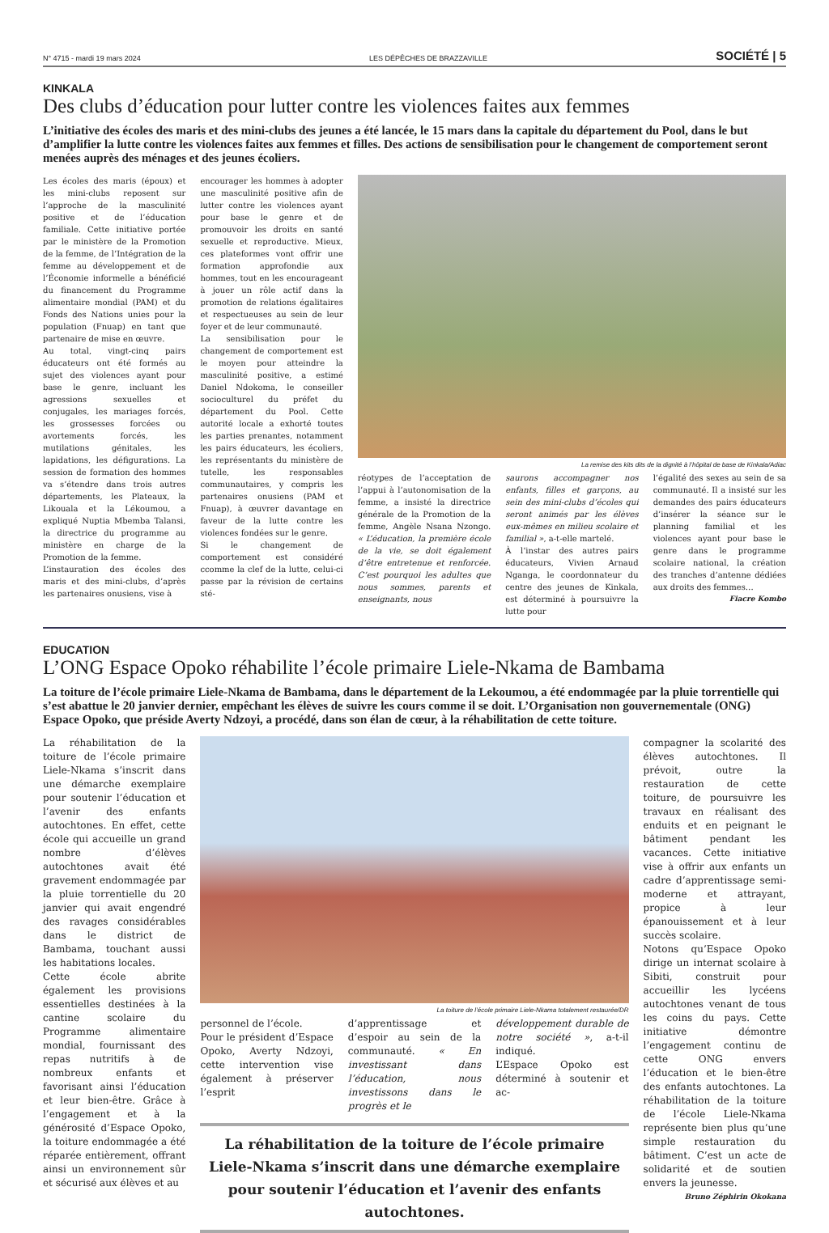N° 4715 - mardi 19 mars 2024 LES DÉPÊCHES DE BRAZZAVILLE SOCIÉTÉ | 5
KINKALA
Des clubs d’éducation pour lutter contre les violences faites aux femmes
L’initiative des écoles des maris et des mini-clubs des jeunes a été lancée, le 15 mars dans la capitale du département du Pool, dans le but d’amplifier la lutte contre les violences faites aux femmes et filles. Des actions de sensibilisation pour le changement de comportement seront menées auprès des ménages et des jeunes écoliers.
Les écoles des maris (époux) et les mini-clubs reposent sur l’approche de la masculinité positive et de l’éducation familiale. Cette initiative portée par le ministère de la Promotion de la femme, de l’Intégration de la femme au développement et de l’Économie informelle a bénéficié du financement du Programme alimentaire mondial (PAM) et du Fonds des Nations unies pour la population (Fnuap) en tant que partenaire de mise en œuvre.
Au total, vingt-cinq pairs éducateurs ont été formés au sujet des violences ayant pour base le genre, incluant les agressions sexuelles et conjugales, les mariages forcés, les grossesses forcées ou avortements forcés, les mutilations génitales, les lapidations, les défigurations. La session de formation des hommes va s’étendre dans trois autres départements, les Plateaux, la Likouala et la Lékoumou, a expliqué Nuptia Mbemba Talansi, la directrice du programme au ministère en charge de la Promotion de la femme.
L’instauration des écoles des maris et des mini-clubs, d’après les partenaires onusiens, vise à
encourager les hommes à adopter une masculinité positive afin de lutter contre les violences ayant pour base le genre et de promouvoir les droits en santé sexuelle et reproductive. Mieux, ces plateformes vont offrir une formation approfondie aux hommes, tout en les encourageant à jouer un rôle actif dans la promotion de relations égalitaires et respectueuses au sein de leur foyer et de leur communauté.
La sensibilisation pour le changement de comportement est le moyen pour atteindre la masculinité positive, a estimé Daniel Ndokoma, le conseiller socioculturel du préfet du département du Pool. Cette autorité locale a exhorté toutes les parties prenantes, notamment les pairs éducateurs, les écoliers, les représentants du ministère de tutelle, les responsables communautaires, y compris les partenaires onusiens (PAM et Fnuap), à œuvrer davantage en faveur de la lutte contre les violences fondées sur le genre.
Si le changement de comportement est considéré ccomme la clef de la lutte, celui-ci passe par la révision de certains sté-
La remise des kits dits de la dignité à l’hôpital de base de Kinkala/Adiac
réotypes de l’acceptation de l’appui à l’autonomisation de la femme, a insisté la directrice générale de la Promotion de la femme, Angèle Nsana Nzongo. « L’éducation, la première école de la vie, se doit également d’être entretenue et renforcée. C’est pourquoi les adultes que nous sommes, parents et enseignants, nous
saurons accompagner nos enfants, filles et garçons, au sein des mini-clubs d’écoles qui seront animés par les élèves eux-mêmes en milieu scolaire et familial », a-t-elle martelé.
À l’instar des autres pairs éducateurs, Vivien Arnaud Nganga, le coordonnateur du centre des jeunes de Kinkala, est déterminé à poursuivre la lutte pour
l’égalité des sexes au sein de sa communauté. Il a insisté sur les demandes des pairs éducateurs d’insérer la séance sur le planning familial et les violences ayant pour base le genre dans le programme scolaire national, la création des tranches d’antenne dédiées aux droits des femmes…
Fiacre Kombo
EDUCATION
L’ONG Espace Opoko réhabilite l’école primaire Liele-Nkama de Bambama
La toiture de l’école primaire Liele-Nkama de Bambama, dans le département de la Lekoumou, a été endommagée par la pluie torrentielle qui s’est abattue le 20 janvier dernier, empêchant les élèves de suivre les cours comme il se doit. L’Organisation non gouvernementale (ONG) Espace Opoko, que préside Averty Ndzoyi, a procédé, dans son élan de cœur, à la réhabilitation de cette toiture.
La réhabilitation de la toiture de l’école primaire Liele-Nkama s’inscrit dans une démarche exemplaire pour soutenir l’éducation et l’avenir des enfants autochtones. En effet, cette école qui accueille un grand nombre d’élèves autochtones avait été gravement endommagée par la pluie torrentielle du 20 janvier qui avait engendré des ravages considérables dans le district de Bambama, touchant aussi les habitations locales.
Cette école abrite également les provisions essentielles destinées à la cantine scolaire du Programme alimentaire mondial, fournissant des repas nutritifs à de nombreux enfants et favorisant ainsi l’éducation et leur bien-être. Grâce à l’engagement et à la générosité d’Espace Opoko, la toiture endommagée a été réparée entièrement, offrant ainsi un environnement sûr et sécurisé aux élèves et au
La toiture de l’école primaire Liele-Nkama totalement restaurée/DR
personnel de l’école.
Pour le président d’Espace Opoko, Averty Ndzoyi, cette intervention vise également à préserver l’esprit
d’apprentissage et d’espoir au sein de la communauté. « En investissant dans l’éducation, nous investissons dans le progrès et le
développement durable de notre société », a-t-il indiqué.
L’Espace Opoko est déterminé à soutenir et ac-
La réhabilitation de la toiture de l’école primaire Liele-Nkama s’inscrit dans une démarche exemplaire pour soutenir l’éducation et l’avenir des enfants autochtones.
compagner la scolarité des élèves autochtones. Il prévoit, outre la restauration de cette toiture, de poursuivre les travaux en réalisant des enduits et en peignant le bâtiment pendant les vacances. Cette initiative vise à offrir aux enfants un cadre d’apprentissage semi-moderne et attrayant, propice à leur épanouissement et à leur succès scolaire.
Notons qu’Espace Opoko dirige un internat scolaire à Sibiti, construit pour accueillir les lycéens autochtones venant de tous les coins du pays. Cette initiative démontre l’engagement continu de cette ONG envers l’éducation et le bien-être des enfants autochtones. La réhabilitation de la toiture de l’école Liele-Nkama représente bien plus qu’une simple restauration du bâtiment. C’est un acte de solidarité et de soutien envers la jeunesse.
Bruno Zéphirin Okokana